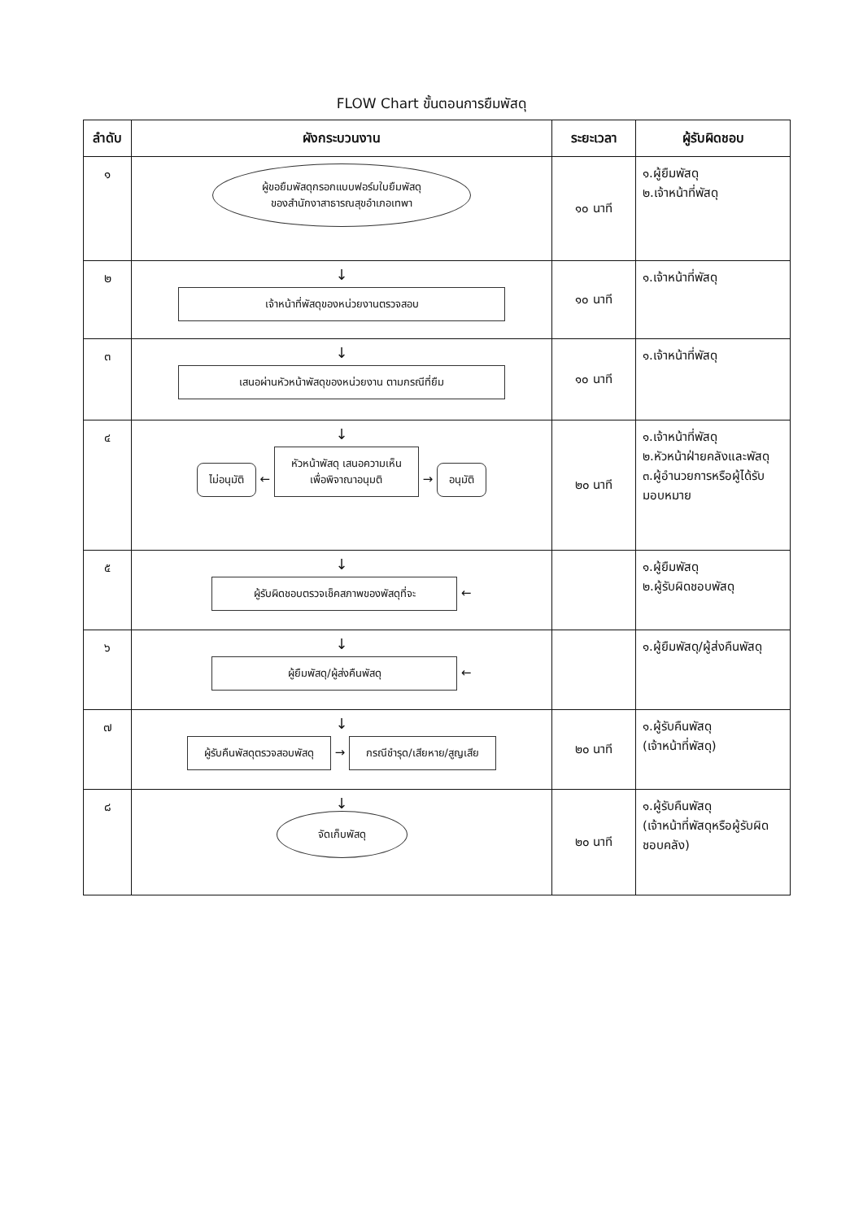FLOW Chart ขั้นตอนการยืมพัสดุ
| ลำดับ | ผังกระบวนงาน | ระยะเวลา | ผู้รับผิดชอบ |
| --- | --- | --- | --- |
| ๑ | ผู้ขอยืมพัสดุกรอกแบบฟอร์มใบยืมพัสดุ ของสำนักงาสาธารณสุขอำเภอเทพา | ๑๐ นาที | ๑.ผู้ยืมพัสดุ ๒.เจ้าหน้าที่พัสดุ |
| ๒ | ↓ เจ้าหน้าที่พัสดุของหน่วยงานตรวจสอบ | ๑๐ นาที | ๑.เจ้าหน้าที่พัสดุ |
| ๓ | ↓ เสนอผ่านหัวหน้าพัสดุของหน่วยงาน ตามกรณีที่ยืม | ๑๐ นาที | ๑.เจ้าหน้าที่พัสดุ |
| ๔ | ↓ ไม่อนุมัติ ← หัวหน้าพัสดุ เสนอความเห็น เพื่อพิจาณาอนุมติ → อนุมัติ | ๒๐ นาที | ๑.เจ้าหน้าที่พัสดุ ๒.หัวหน้าฝ่ายคลังและพัสดุ ๓.ผู้อำนวยการหรือผู้ได้รับมอบหมาย |
| ๕ | ↓ ผู้รับผิดชอบตรวจเช็คสภาพของพัสดุที่จะ ← | | ๑.ผู้ยืมพัสดุ ๒.ผู้รับผิดชอบพัสดุ |
| ๖ | ↓ ผู้ยืมพัสดุ/ผู้ส่งคืนพัสดุ ← | | ๑.ผู้ยืมพัสดุ/ผู้ส่งคืนพัสดุ |
| ๗ | ↓ ผู้รับคืนพัสดุตรวจสอบพัสดุ → กรณีชำรุด/เสียหาย/สูญเสีย | ๒๐ นาที | ๑.ผู้รับคืนพัสดุ (เจ้าหน้าที่พัสดุ) |
| ๘ | ↓ จัดเก็บพัสดุ | ๒๐ นาที | ๑.ผู้รับคืนพัสดุ (เจ้าหน้าที่พัสดุหรือผู้รับผิดชอบคลัง) |